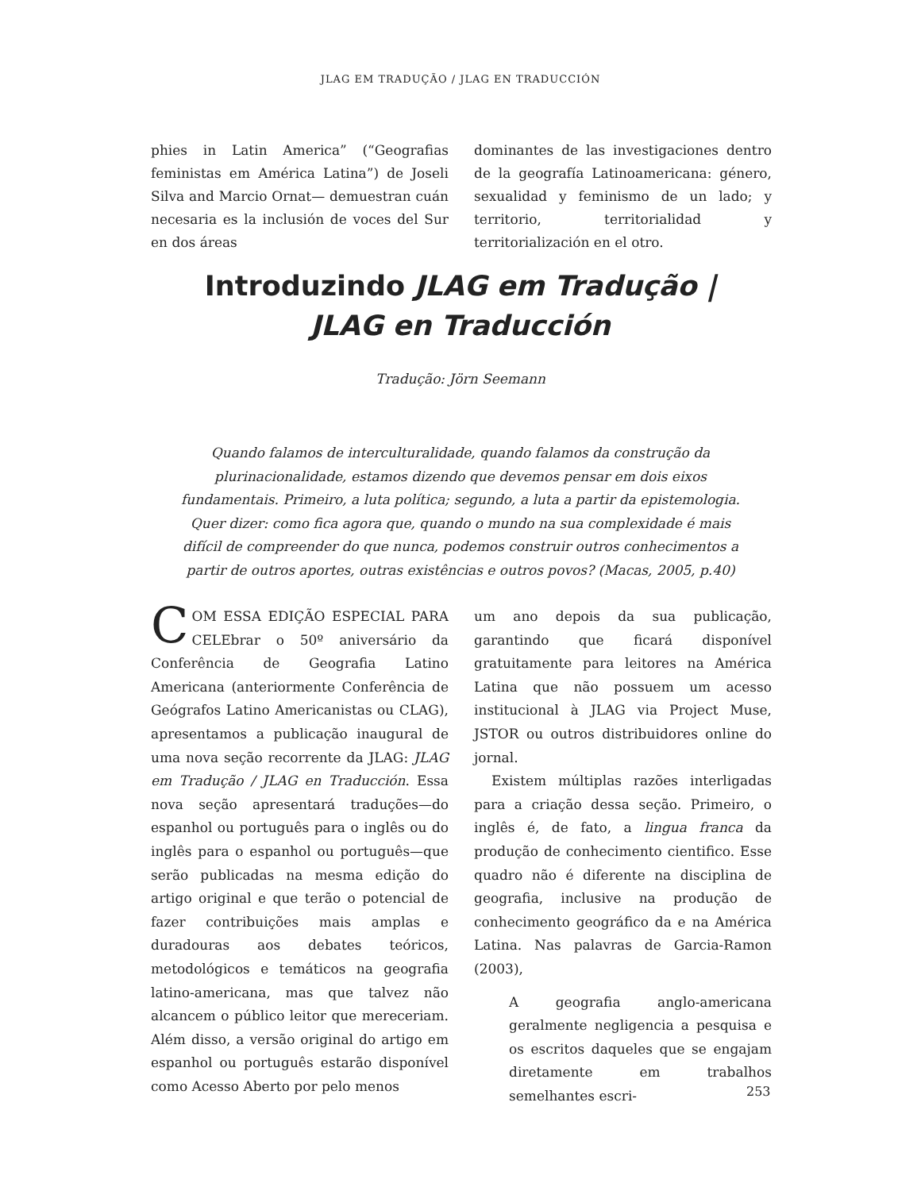JLAG EM TRADUÇÃO / JLAG EN TRADUCCIÓN
phies in Latin America” (“Geografias feministas em América Latina”) de Joseli Silva and Marcio Ornat— demuestran cuán necesaria es la inclusión de voces del Sur en dos áreas
dominantes de las investigaciones dentro de la geografía Latinoamericana: género, sexualidad y feminismo de un lado; y territorio, territorialidad y territorialización en el otro.
Introduzindo JLAG em Tradução |
JLAG en Traducción
Tradução: Jörn Seemann
Quando falamos de interculturalidade, quando falamos da construção da plurinacionalidade, estamos dizendo que devemos pensar em dois eixos fundamentais. Primeiro, a luta política; segundo, a luta a partir da epistemologia. Quer dizer: como fica agora que, quando o mundo na sua complexidade é mais difícil de compreender do que nunca, podemos construir outros conhecimentos a partir de outros aportes, outras existências e outros povos? (Macas, 2005, p.40)
COM ESSA EDIÇÃO ESPECIAL PARA CELEbrar o 50º aniversário da Conferência de Geografia Latino Americana (anteriormente Conferência de Geógrafos Latino Americanistas ou CLAG), apresentamos a publicação inaugural de uma nova seção recorrente da JLAG: JLAG em Tradução / JLAG en Traducción. Essa nova seção apresentará traduções—do espanhol ou português para o inglês ou do inglês para o espanhol ou português—que serão publicadas na mesma edição do artigo original e que terão o potencial de fazer contribuições mais amplas e duradouras aos debates teóricos, metodológicos e temáticos na geografia latino-americana, mas que talvez não alcancem o público leitor que mereceriam. Além disso, a versão original do artigo em espanhol ou português estarão disponível como Acesso Aberto por pelo menos
um ano depois da sua publicação, garantindo que ficará disponível gratuitamente para leitores na América Latina que não possuem um acesso institucional à JLAG via Project Muse, JSTOR ou outros distribuidores online do jornal.
Existem múltiplas razões interligadas para a criação dessa seção. Primeiro, o inglês é, de fato, a lingua franca da produção de conhecimento cientifico. Esse quadro não é diferente na disciplina de geografia, inclusive na produção de conhecimento geográfico da e na América Latina. Nas palavras de Garcia-Ramon (2003),
A geografia anglo-americana geralmente negligencia a pesquisa e os escritos daqueles que se engajam diretamente em trabalhos semelhantes escri-
253